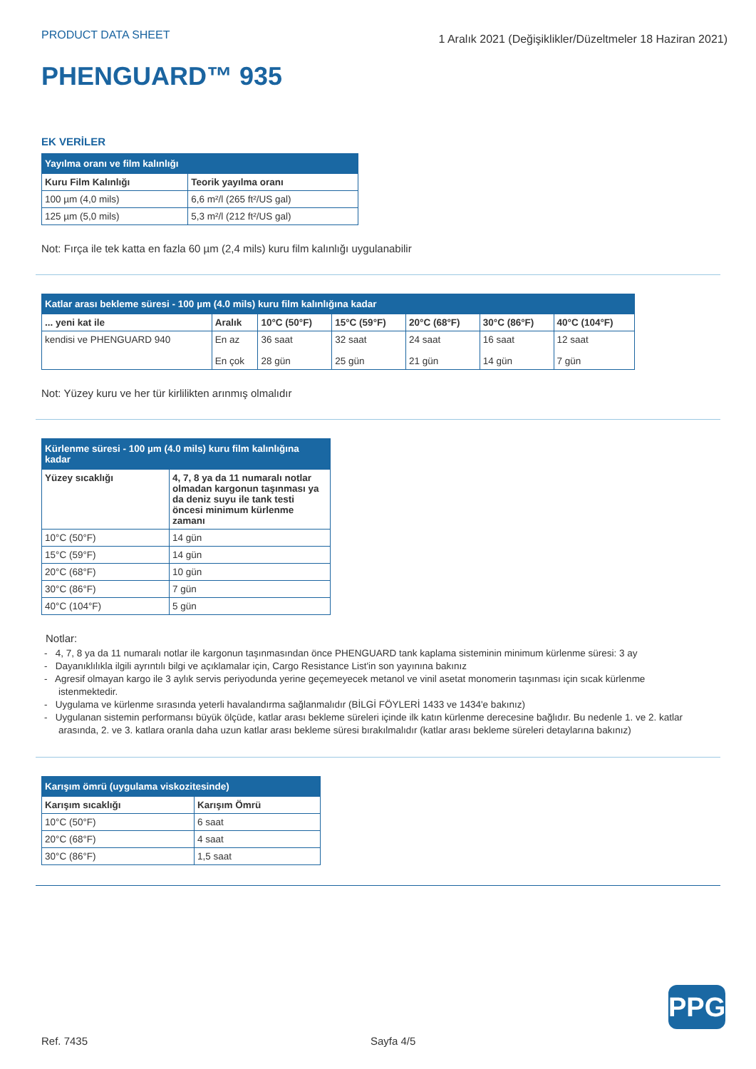PRODUCT DATA SHEET
1 Aralık 2021 (Değişiklikler/Düzeltmeler 18 Haziran 2021)
PHENGUARD™ 935
EK VERİLER
| Yayılma oranı ve film kalınlığı | |
| --- | --- |
| Kuru Film Kalınlığı | Teorik yayılma oranı |
| 100 µm (4,0 mils) | 6,6 m²/l (265 ft²/US gal) |
| 125 µm (5,0 mils) | 5,3 m²/l (212 ft²/US gal) |
Not: Fırça ile tek katta en fazla 60 µm (2,4 mils) kuru film kalınlığı uygulanabilir
| Katlar arası bekleme süresi - 100 µm (4.0 mils) kuru film kalınlığına kadar | | | | | | |
| --- | --- | --- | --- | --- | --- | --- |
| ... yeni kat ile | Aralık | 10°C (50°F) | 15°C (59°F) | 20°C (68°F) | 30°C (86°F) | 40°C (104°F) |
| kendisi ve PHENGUARD 940 | En az En çok | 36 saat 28 gün | 32 saat 25 gün | 24 saat 21 gün | 16 saat 14 gün | 12 saat 7 gün |
Not: Yüzey kuru ve her tür kirlilikten arınmış olmalıdır
| Kürlenme süresi - 100 µm (4.0 mils) kuru film kalınlığına kadar | |
| --- | --- |
| Yüzey sıcaklığı | 4, 7, 8 ya da 11 numaralı notlar olmadan kargonun taşınması ya da deniz suyu ile tank testi öncesi minimum kürlenme zamanı |
| 10°C (50°F) | 14 gün |
| 15°C (59°F) | 14 gün |
| 20°C (68°F) | 10 gün |
| 30°C (86°F) | 7 gün |
| 40°C (104°F) | 5 gün |
Notlar:
- 4, 7, 8 ya da 11 numaralı notlar ile kargonun taşınmasından önce PHENGUARD tank kaplama sisteminin minimum kürlenme süresi: 3 ay
- Dayanıklılıkla ilgili ayrıntılı bilgi ve açıklamalar için, Cargo Resistance List'in son yayınına bakınız
- Agresif olmayan kargo ile 3 aylık servis periyodunda yerine geçemeyecek metanol ve vinil asetat monomerin taşınması için sıcak kürlenme istenmektedir.
- Uygulama ve kürlenme sırasında yeterli havalandırma sağlanmalıdır (BİLGİ FÖYLERİ 1433 ve 1434'e bakınız)
- Uygulanan sistemin performansı büyük ölçüde, katlar arası bekleme süreleri içinde ilk katın kürlenme derecesine bağlıdır. Bu nedenle 1. ve 2. katlar arasında, 2. ve 3. katlara oranla daha uzun katlar arası bekleme süresi bırakılmalıdır (katlar arası bekleme süreleri detaylarına bakınız)
| Karışım ömrü (uygulama viskozitesinde) | |
| --- | --- |
| Karışım sıcaklığı | Karışım Ömrü |
| 10°C (50°F) | 6 saat |
| 20°C (68°F) | 4 saat |
| 30°C (86°F) | 1,5 saat |
PPG
Ref. 7435 Sayfa 4/5